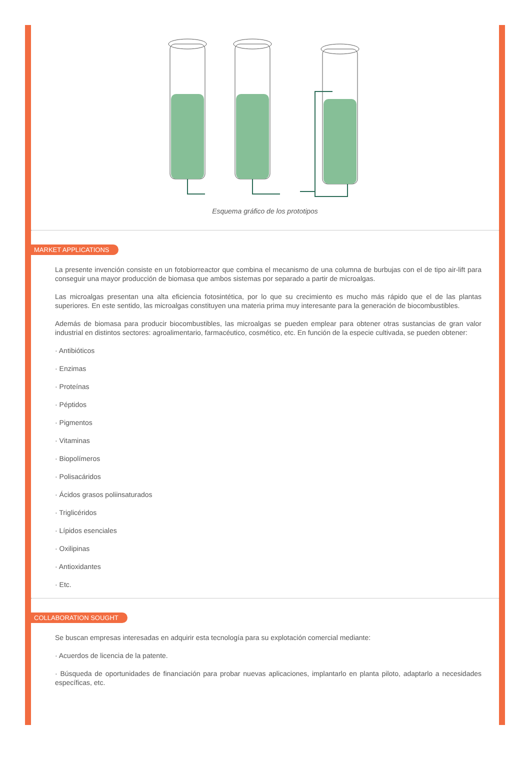Esquema gráfico de los prototipos
MARKET APPLICATIONS
La presente invención consiste en un fotobiorreactor que combina el mecanismo de una columna de burbujas con el de tipo air-lift para conseguir una mayor producción de biomasa que ambos sistemas por separado a partir de microalgas.
Las microalgas presentan una alta eficiencia fotosintética, por lo que su crecimiento es mucho más rápido que el de las plantas superiores. En este sentido, las microalgas constituyen una materia prima muy interesante para la generación de biocombustibles.
Además de biomasa para producir biocombustibles, las microalgas se pueden emplear para obtener otras sustancias de gran valor industrial en distintos sectores: agroalimentario, farmacéutico, cosmético, etc. En función de la especie cultivada, se pueden obtener:
· Antibióticos
· Enzimas
· Proteínas
· Péptidos
· Pigmentos
· Vitaminas
· Biopolímeros
· Polisacáridos
· Ácidos grasos poliinsaturados
· Triglicéridos
· Lípidos esenciales
· Oxilipinas
· Antioxidantes
· Etc.
COLLABORATION SOUGHT
Se buscan empresas interesadas en adquirir esta tecnología para su explotación comercial mediante:
· Acuerdos de licencia de la patente.
· Búsqueda de oportunidades de financiación para probar nuevas aplicaciones, implantarlo en planta piloto, adaptarlo a necesidades específicas, etc.